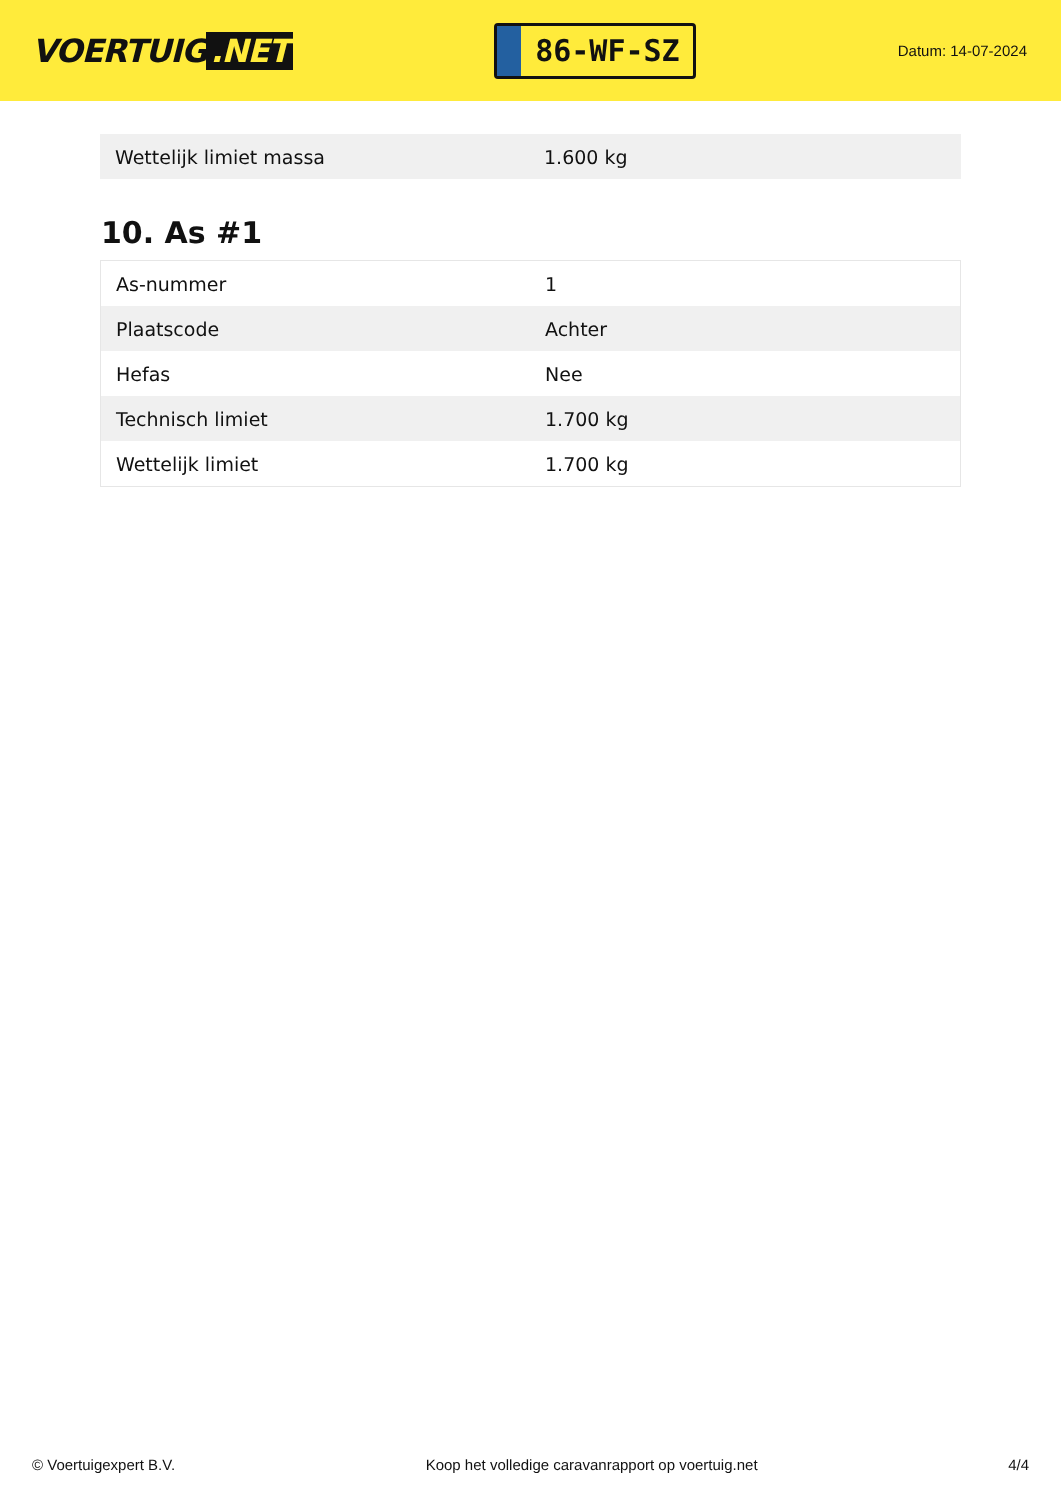VOERTUIG.NET
86-WF-SZ
Datum: 14-07-2024
| Wettelijk limiet massa | 1.600 kg |
10. As #1
| As-nummer | 1 |
| Plaatscode | Achter |
| Hefas | Nee |
| Technisch limiet | 1.700 kg |
| Wettelijk limiet | 1.700 kg |
© Voertuigexpert B.V. Koop het volledige caravanrapport op voertuig.net 4/4